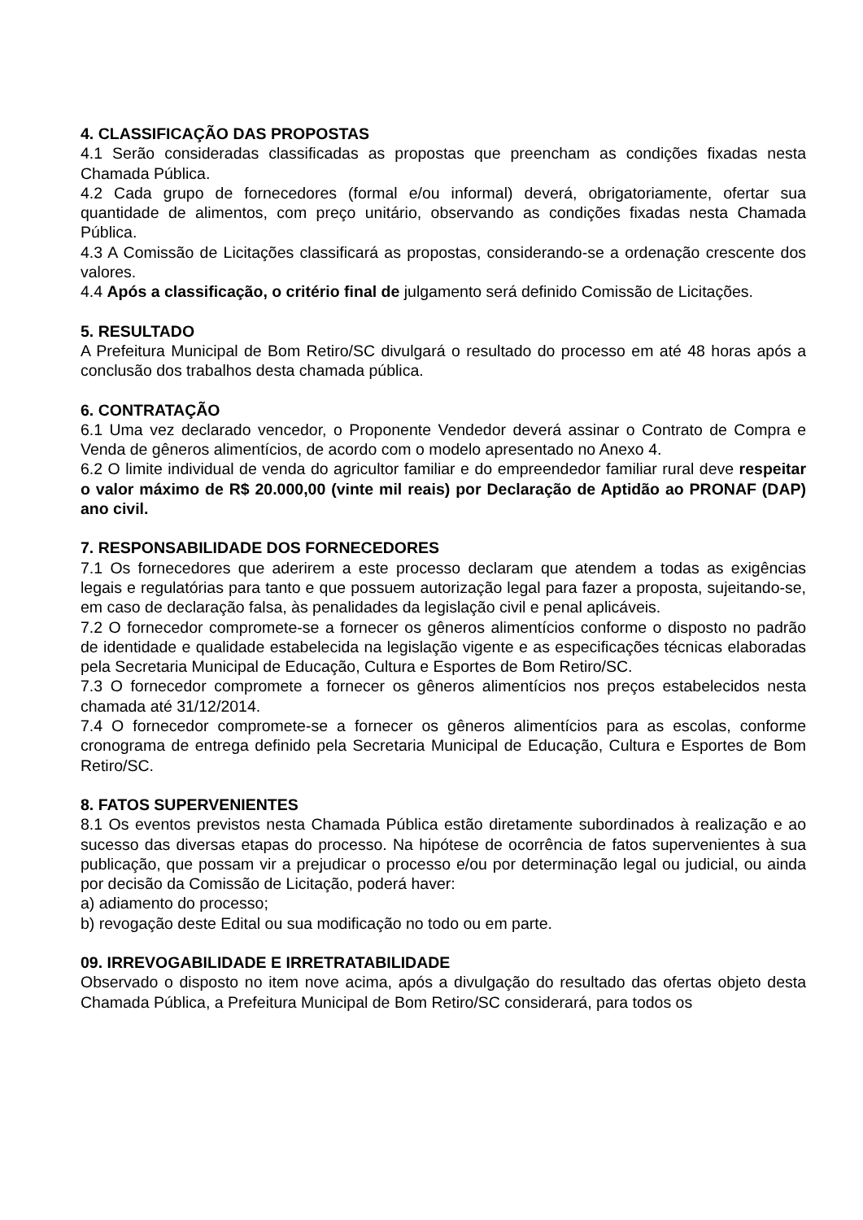4. CLASSIFICAÇÃO DAS PROPOSTAS
4.1 Serão consideradas classificadas as propostas que preencham as condições fixadas nesta Chamada Pública.
4.2 Cada grupo de fornecedores (formal e/ou informal) deverá, obrigatoriamente, ofertar sua quantidade de alimentos, com preço unitário, observando as condições fixadas nesta Chamada Pública.
4.3 A Comissão de Licitações classificará as propostas, considerando-se a ordenação crescente dos valores.
4.4 Após a classificação, o critério final de julgamento será definido Comissão de Licitações.
5. RESULTADO
A Prefeitura Municipal de Bom Retiro/SC divulgará o resultado do processo em até 48 horas após a conclusão dos trabalhos desta chamada pública.
6. CONTRATAÇÃO
6.1 Uma vez declarado vencedor, o Proponente Vendedor deverá assinar o Contrato de Compra e Venda de gêneros alimentícios, de acordo com o modelo apresentado no Anexo 4.
6.2 O limite individual de venda do agricultor familiar e do empreendedor familiar rural deve respeitar o valor máximo de R$ 20.000,00 (vinte mil reais) por Declaração de Aptidão ao PRONAF (DAP) ano civil.
7. RESPONSABILIDADE DOS FORNECEDORES
7.1 Os fornecedores que aderirem a este processo declaram que atendem a todas as exigências legais e regulatórias para tanto e que possuem autorização legal para fazer a proposta, sujeitando-se, em caso de declaração falsa, às penalidades da legislação civil e penal aplicáveis.
7.2 O fornecedor compromete-se a fornecer os gêneros alimentícios conforme o disposto no padrão de identidade e qualidade estabelecida na legislação vigente e as especificações técnicas elaboradas pela Secretaria Municipal de Educação, Cultura e Esportes de Bom Retiro/SC.
7.3 O fornecedor compromete a fornecer os gêneros alimentícios nos preços estabelecidos nesta chamada até 31/12/2014.
7.4 O fornecedor compromete-se a fornecer os gêneros alimentícios para as escolas, conforme cronograma de entrega definido pela Secretaria Municipal de Educação, Cultura e Esportes de Bom Retiro/SC.
8. FATOS SUPERVENIENTES
8.1 Os eventos previstos nesta Chamada Pública estão diretamente subordinados à realização e ao sucesso das diversas etapas do processo. Na hipótese de ocorrência de fatos supervenientes à sua publicação, que possam vir a prejudicar o processo e/ou por determinação legal ou judicial, ou ainda por decisão da Comissão de Licitação, poderá haver:
a) adiamento do processo;
b) revogação deste Edital ou sua modificação no todo ou em parte.
09. IRREVOGABILIDADE E IRRETRATABILIDADE
Observado o disposto no item nove acima, após a divulgação do resultado das ofertas objeto desta Chamada Pública, a Prefeitura Municipal de Bom Retiro/SC considerará, para todos os